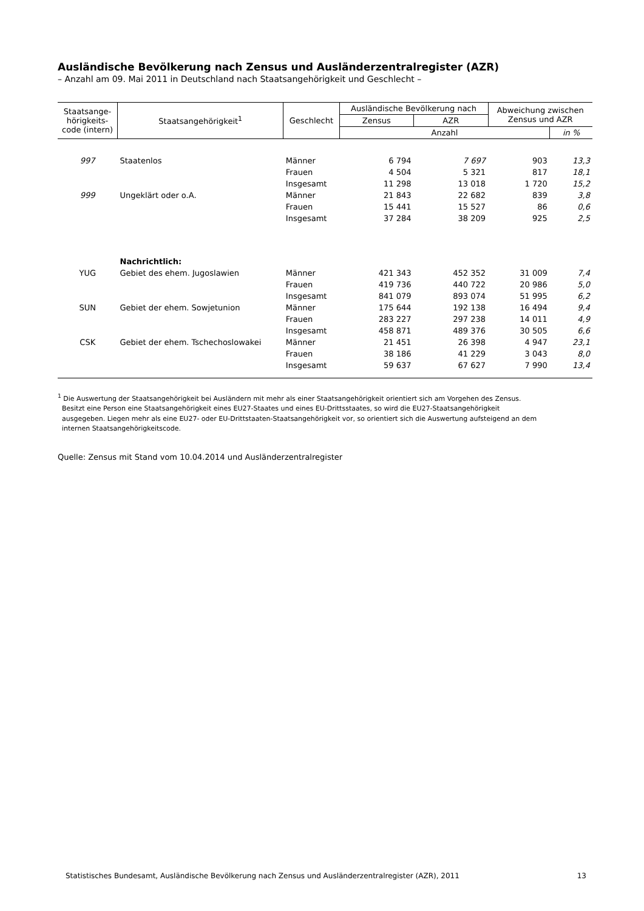Ausländische Bevölkerung nach Zensus und Ausländerzentralregister (AZR)
– Anzahl am 09. Mai 2011 in Deutschland nach Staatsangehörigkeit und Geschlecht –
| Staatsange- hörigkeits- code (intern) | Staatsangehörigkeit<sup>1</sup> | Geschlecht | Ausländische Bevölkerung nach | | Abweichung zwischen Zensus und AZR | |
| --- | --- | --- | --- | --- | --- | --- |
| | | | Zensus | AZR | | |
| | | | Anzahl | | | in % |
| 997 | Staatenlos | Männer | 6 794 | 7 697 | 903 | 13,3 |
| | | Frauen | 4 504 | 5 321 | 817 | 18,1 |
| | | Insgesamt | 11 298 | 13 018 | 1 720 | 15,2 |
| 999 | Ungeklärt oder o.A. | Männer | 21 843 | 22 682 | 839 | 3,8 |
| | | Frauen | 15 441 | 15 527 | 86 | 0,6 |
| | | Insgesamt | 37 284 | 38 209 | 925 | 2,5 |
| | Nachrichtlich: | | | | | |
| YUG | Gebiet des ehem. Jugoslawien | Männer | 421 343 | 452 352 | 31 009 | 7,4 |
| | | Frauen | 419 736 | 440 722 | 20 986 | 5,0 |
| | | Insgesamt | 841 079 | 893 074 | 51 995 | 6,2 |
| SUN | Gebiet der ehem. Sowjetunion | Männer | 175 644 | 192 138 | 16 494 | 9,4 |
| | | Frauen | 283 227 | 297 238 | 14 011 | 4,9 |
| | | Insgesamt | 458 871 | 489 376 | 30 505 | 6,6 |
| CSK | Gebiet der ehem. Tschechoslowakei | Männer | 21 451 | 26 398 | 4 947 | 23,1 |
| | | Frauen | 38 186 | 41 229 | 3 043 | 8,0 |
| | | Insgesamt | 59 637 | 67 627 | 7 990 | 13,4 |
<sup>1</sup> Die Auswertung der Staatsangehörigkeit bei Ausländern mit mehr als einer Staatsangehörigkeit orientiert sich am Vorgehen des Zensus.
Besitzt eine Person eine Staatsangehörigkeit eines EU27-Staates und eines EU-Drittsstaates, so wird die EU27-Staatsangehörigkeit
ausgegeben. Liegen mehr als eine EU27- oder EU-Drittstaaten-Staatsangehörigkeit vor, so orientiert sich die Auswertung aufsteigend an dem
internen Staatsangehörigkeitscode.
Quelle: Zensus mit Stand vom 10.04.2014 und Ausländerzentralregister
Statistisches Bundesamt, Ausländische Bevölkerung nach Zensus und Ausländerzentralregister (AZR), 2011 13